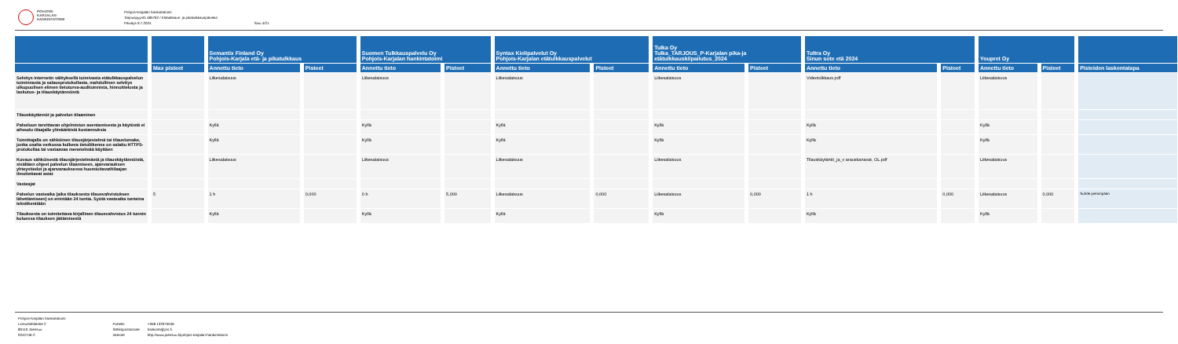POHJOIS-
KARJALAN
HANKINTATOIMI
Pohjois-Karjalan hankintatoimi
Tarjouspyyntö 485762 / Etätulkkaus- ja pikatulkkauspalvelut
Päiväys 9.7.2024 Sivu 4/21
| | | Semantix Finland Oy Pohjois-Karjala etä- ja pikatulkkaus | | Suomen Tulkkauspalvelu Oy Pohjois-Karjalan hankintatoimi | | Syntax Kielipalvelut Oy Pohjois-Karjalan etätulkkauspalvelut | | Tulka Oy Tulka_TARJOUS_P-Karjalan pika-ja etätulkkauskilpailutus_2024 | | Tultra Oy Sinun sote etä 2024 | | Youpret Oy | | |
| --- | --- | --- | --- | --- | --- | --- | --- | --- | --- | --- | --- | --- | --- | --- |
| | Max pisteet | Annettu tieto | Pisteet | Annettu tieto | Pisteet | Annettu tieto | Pisteet | Annettu tieto | Pisteet | Annettu tieto | Pisteet | Annettu tieto | Pisteet | Pisteiden laskentatapa |
| Selvitys internetin välityksellä toimivasta etätulkkauspalvelun toiminnasta ja salausprotokollasta, mahdollinen selvitys ulkopuolisen elimen tietoturva-auditoinnista, hinnoittelusta ja laskutus- ja tilauskäytännöistä | | Liikesalaisuus | | Liikesalaisuus | | Liikesalaisuus | | Liikesalaisuus | | Videotulkkaus.pdf | | Liikesalaisuus | | |
| Tilauskäytännöt ja palvelun tilaaminen | | | | | | | | | | | | | | |
| Palveluun tarvittavan ohjelmiston asentamisesta ja käytöstä ei aiheudu tilaajalle ylimääräisiä kustannuksia | | Kyllä | | Kyllä | | Kyllä | | Kyllä | | Kyllä | | Kyllä | | |
| Toimittajalla on sähköinen tilausjärjestelmä tai tilauslomake, jonka osalta verkossa kulkeva tietoliikenne on salattu HTTPS-protokollaa tai vastaavaa menetelmää käyttäen | | Kyllä | | Kyllä | | Kyllä | | Kyllä | | Kyllä | | Kyllä | | |
| Kuvaus sähköisestä tilausjärjestelmästä ja tilauskäytännöistä, sisältäen ohjeet palvelun tilaamiseen, ajanvarauksen yhteystiedot ja ajanvarauksessa huomioitavat/tilaajan ilmoitettavat asiat | | Liikesalaisuus | | Liikesalaisuus | | Liikesalaisuus | | Liikesalaisuus | | Tilauskäytäntö_ja_v arauskanavat, OL.pdf | | Liikesalaisuus | | |
| Vasteajat | | | | | | | | | | | | | | |
| Palvelun vasteaika (aika tilauksesta tilausvahvistuksen lähettämiseen) on enintään 24 tuntia. Syötä vasteaika tunteina tekstikenttään | 5 | 1 h | 0,000 | 0 h | 5,000 | Liikesalaisuus | 0,000 | Liikesalaisuus | 0,000 | 1 h | 0,000 | Liikesalaisuus | 0,000 | Suhde pienimpään |
| Tilauksesta on toimitettava kirjallinen tilausvahvistus 24 tunnin kuluessa tilauksen jättämisestä | | Kyllä | | Kyllä | | Kyllä | | Kyllä | | Kyllä | | Kyllä | | |
Pohjois-Karjalan hankintatoimi
Linnunlahdentie 2
80110 Joensuu
0242746-2
Puhelin
Sähköpostiosoite
Internet
+358 133375046
hankinta@jns.fi
http://www.joensuu.fi/pohjois-karjalan-hankintatoimi